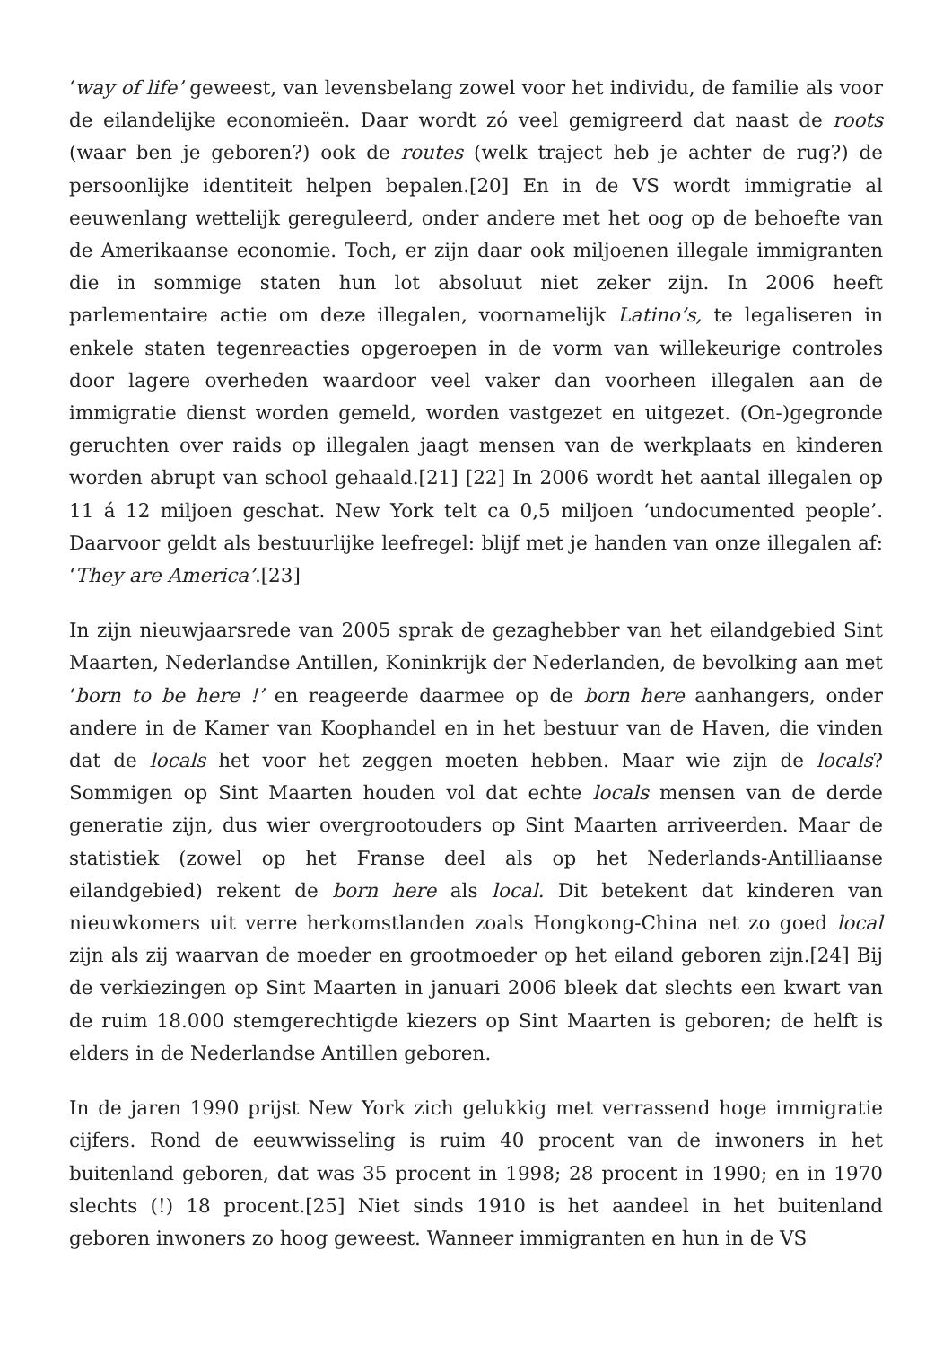‘way of life’ geweest, van levensbelang zowel voor het individu, de familie als voor de eilandelijke economieën. Daar wordt zó veel gemigreerd dat naast de roots (waar ben je geboren?) ook de routes (welk traject heb je achter de rug?) de persoonlijke identiteit helpen bepalen.[20] En in de VS wordt immigratie al eeuwenlang wettelijk gereguleerd, onder andere met het oog op de behoefte van de Amerikaanse economie. Toch, er zijn daar ook miljoenen illegale immigranten die in sommige staten hun lot absoluut niet zeker zijn. In 2006 heeft parlementaire actie om deze illegalen, voornamelijk Latino’s, te legaliseren in enkele staten tegenreacties opgeroepen in de vorm van willekeurige controles door lagere overheden waardoor veel vaker dan voorheen illegalen aan de immigratie dienst worden gemeld, worden vastgezet en uitgezet. (On-)gegronde geruchten over raids op illegalen jaagt mensen van de werkplaats en kinderen worden abrupt van school gehaald.[21] [22] In 2006 wordt het aantal illegalen op 11 á 12 miljoen geschat. New York telt ca 0,5 miljoen ‘undocumented people’. Daarvoor geldt als bestuurlijke leefregel: blijf met je handen van onze illegalen af: ‘They are America’.[23]
In zijn nieuwjaarsrede van 2005 sprak de gezaghebber van het eilandgebied Sint Maarten, Nederlandse Antillen, Koninkrijk der Nederlanden, de bevolking aan met ‘born to be here !’ en reageerde daarmee op de born here aanhangers, onder andere in de Kamer van Koophandel en in het bestuur van de Haven, die vinden dat de locals het voor het zeggen moeten hebben. Maar wie zijn de locals? Sommigen op Sint Maarten houden vol dat echte locals mensen van de derde generatie zijn, dus wier overgrootouders op Sint Maarten arriveerden. Maar de statistiek (zowel op het Franse deel als op het Nederlands-Antilliaanse eilandgebied) rekent de born here als local. Dit betekent dat kinderen van nieuwkomers uit verre herkomstlanden zoals Hongkong-China net zo goed local zijn als zij waarvan de moeder en grootmoeder op het eiland geboren zijn.[24] Bij de verkiezingen op Sint Maarten in januari 2006 bleek dat slechts een kwart van de ruim 18.000 stemgerechtigde kiezers op Sint Maarten is geboren; de helft is elders in de Nederlandse Antillen geboren.
In de jaren 1990 prijst New York zich gelukkig met verrassend hoge immigratie cijfers. Rond de eeuwwisseling is ruim 40 procent van de inwoners in het buitenland geboren, dat was 35 procent in 1998; 28 procent in 1990; en in 1970 slechts (!) 18 procent.[25] Niet sinds 1910 is het aandeel in het buitenland geboren inwoners zo hoog geweest. Wanneer immigranten en hun in de VS